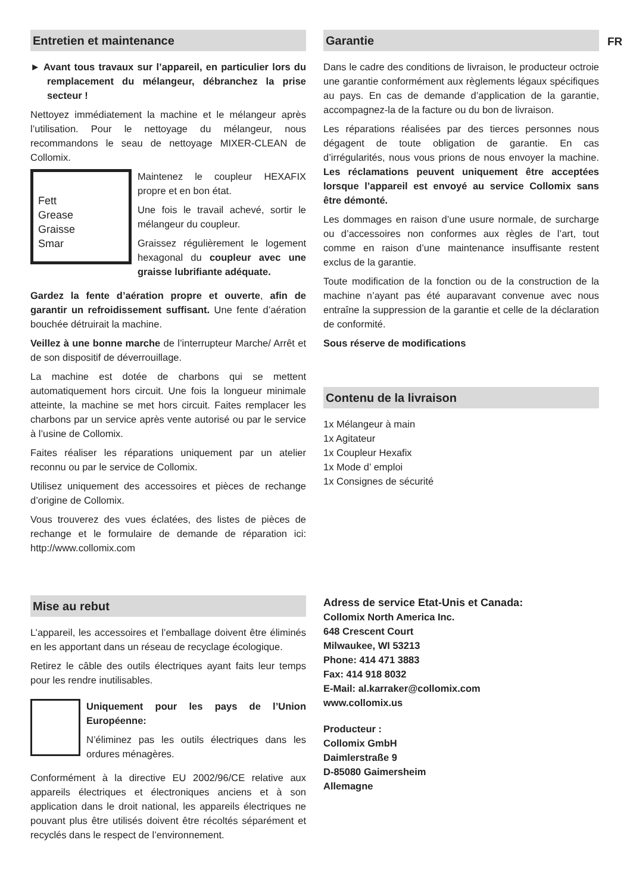FR
Entretien et maintenance
► Avant tous travaux sur l’appareil, en particulier lors du remplacement du mélangeur, débranchez la prise secteur !
Nettoyez immédiatement la machine et le mélangeur après l’utilisation. Pour le nettoyage du mélangeur, nous recommandons le seau de nettoyage MIXER-CLEAN de Collomix.
Fett
Grease
Graisse
Smar
Maintenez le coupleur HEXAFIX propre et en bon état.
Une fois le travail achevé, sortir le mélangeur du coupleur.
Graissez régulièrement le logement hexagonal du coupleur avec une graisse lubrifiante adéquate.
Gardez la fente d’aération propre et ouverte, afin de garantir un refroidissement suffisant. Une fente d’aération bouchée détruirait la machine.
Veillez à une bonne marche de l’interrupteur Marche/ Arrêt et de son dispositif de déverrouillage.
La machine est dotée de charbons qui se mettent automatiquement hors circuit. Une fois la longueur minimale atteinte, la machine se met hors circuit. Faites remplacer les charbons par un service après vente autorisé ou par le service à l’usine de Collomix.
Faites réaliser les réparations uniquement par un atelier reconnu ou par le service de Collomix.
Utilisez uniquement des accessoires et pièces de rechange d’origine de Collomix.
Vous trouverez des vues éclatées, des listes de pièces de rechange et le formulaire de demande de réparation ici: http://www.collomix.com
Garantie
Dans le cadre des conditions de livraison, le producteur octroie une garantie conformément aux règlements légaux spécifiques au pays. En cas de demande d’application de la garantie, accompagnez-la de la facture ou du bon de livraison.
Les réparations réalisées par des tierces personnes nous dégagent de toute obligation de garantie. En cas d’irrégularités, nous vous prions de nous envoyer la machine. Les réclamations peuvent uniquement être acceptées lorsque l’appareil est envoyé au service Collomix sans être démonté.
Les dommages en raison d’une usure normale, de surcharge ou d’accessoires non conformes aux règles de l’art, tout comme en raison d’une maintenance insuffisante restent exclus de la garantie.
Toute modification de la fonction ou de la construction de la machine n’ayant pas été auparavant convenue avec nous entraîne la suppression de la garantie et celle de la déclaration de conformité.
Sous réserve de modifications
Contenu de la livraison
1x Mélangeur à main
1x Agitateur
1x Coupleur Hexafix
1x Mode d’ emploi
1x Consignes de sécurité
Mise au rebut
L’appareil, les accessoires et l’emballage doivent être éliminés en les apportant dans un réseau de recyclage écologique.
Retirez le câble des outils électriques ayant faits leur temps pour les rendre inutilisables.
Uniquement pour les pays de l’Union Européenne:
N’éliminez pas les outils électriques dans les ordures ménagères.
Conformément à la directive EU 2002/96/CE relative aux appareils électriques et électroniques anciens et à son application dans le droit national, les appareils électriques ne pouvant plus être utilisés doivent être récoltés séparément et recyclés dans le respect de l’environnement.
Adress de service Etat-Unis et Canada:
Collomix North America Inc.
648 Crescent Court
Milwaukee, WI 53213
Phone: 414 471 3883
Fax: 414 918 8032
E-Mail: al.karraker@collomix.com
www.collomix.us
Producteur :
Collomix GmbH
Daimlerstraße 9
D-85080 Gaimersheim
Allemagne